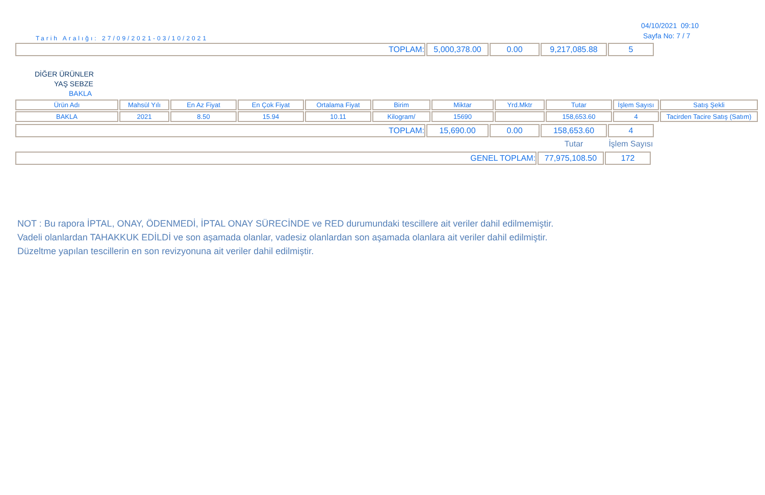Tarih Aralığı: 27/09/2021-03/10/2021
04/10/2021 09:10
Sayfa No: 7 / 7
| TOPLAM: | 5,000,378.00 | 0.00 | 9,217,085.88 | 5 |
DİĞER ÜRÜNLER
YAŞ SEBZE
BAKLA
| Ürün Adı | Mahsül Yılı | En Az Fiyat | En Çok Fiyat | Ortalama Fiyat | Birim | Miktar | Yrd.Mktr | Tutar | İşlem Sayısı | Satış Şekli |
| BAKLA | 2021 | 8.50 | 15.94 | 10.11 | Kilogram/ | 15690 | | 158,653.60 | 4 | Tacirden Tacire Satış (Satım) |
| TOPLAM: | 15,690.00 | 0.00 | 158,653.60 | 4 |
| | | | Tutar | İşlem Sayısı |
| GENEL TOPLAM: | 77,975,108.50 | 172 |
NOT : Bu rapora İPTAL, ONAY, ÖDENMEDİ, İPTAL ONAY SÜRECİNDE ve RED durumundaki tescillere ait veriler dahil edilmemiştir.
Vadeli olanlardan TAHAKKUK EDİLDİ ve son aşamada olanlar, vadesiz olanlardan son aşamada olanlara ait veriler dahil edilmiştir.
Düzeltme yapılan tescillerin en son revizyonuna ait veriler dahil edilmiştir.